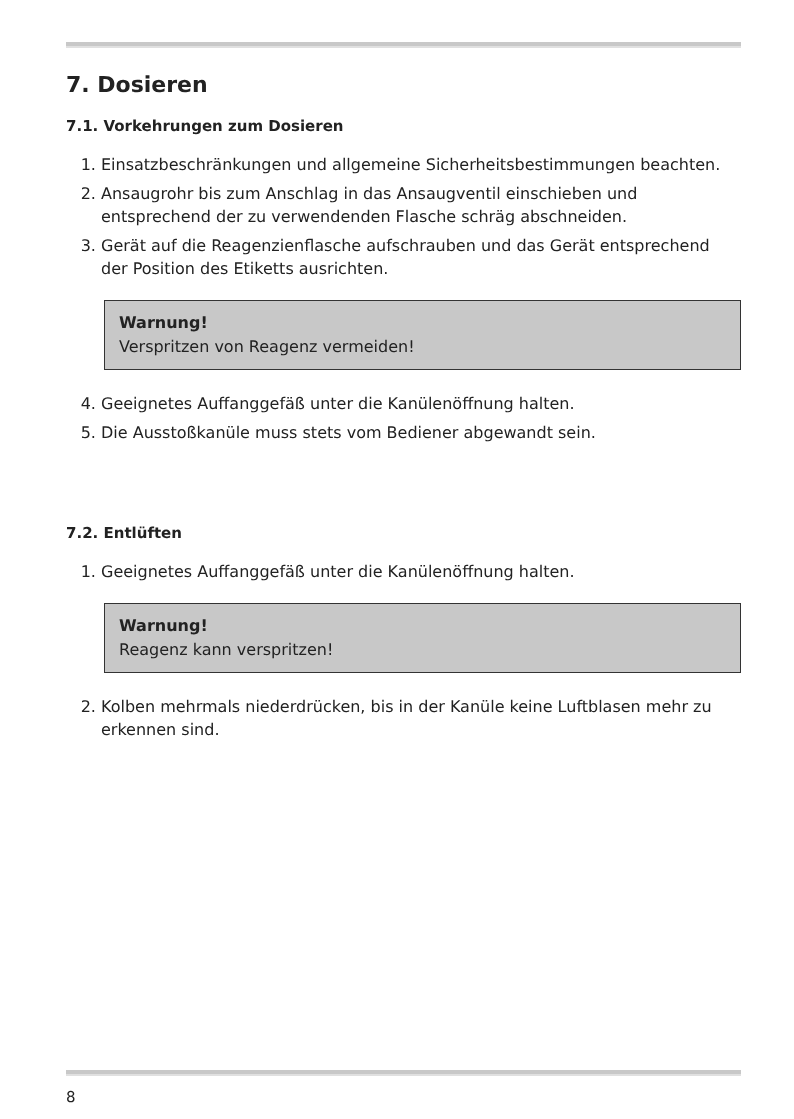7. Dosieren
7.1. Vorkehrungen zum Dosieren
1. Einsatzbeschränkungen und allgemeine Sicherheitsbestimmungen beachten.
2. Ansaugrohr bis zum Anschlag in das Ansaugventil einschieben und entsprechend der zu verwendenden Flasche schräg abschneiden.
3. Gerät auf die Reagenzienflasche aufschrauben und das Gerät entsprechend der Position des Etiketts ausrichten.
Warnung!
Verspritzen von Reagenz vermeiden!
4. Geeignetes Auffanggefäß unter die Kanülenöffnung halten.
5. Die Ausstoßkanüle muss stets vom Bediener abgewandt sein.
7.2. Entlüften
1. Geeignetes Auffanggefäß unter die Kanülenöffnung halten.
Warnung!
Reagenz kann verspritzen!
2. Kolben mehrmals niederdrücken, bis in der Kanüle keine Luftblasen mehr zu erkennen sind.
8